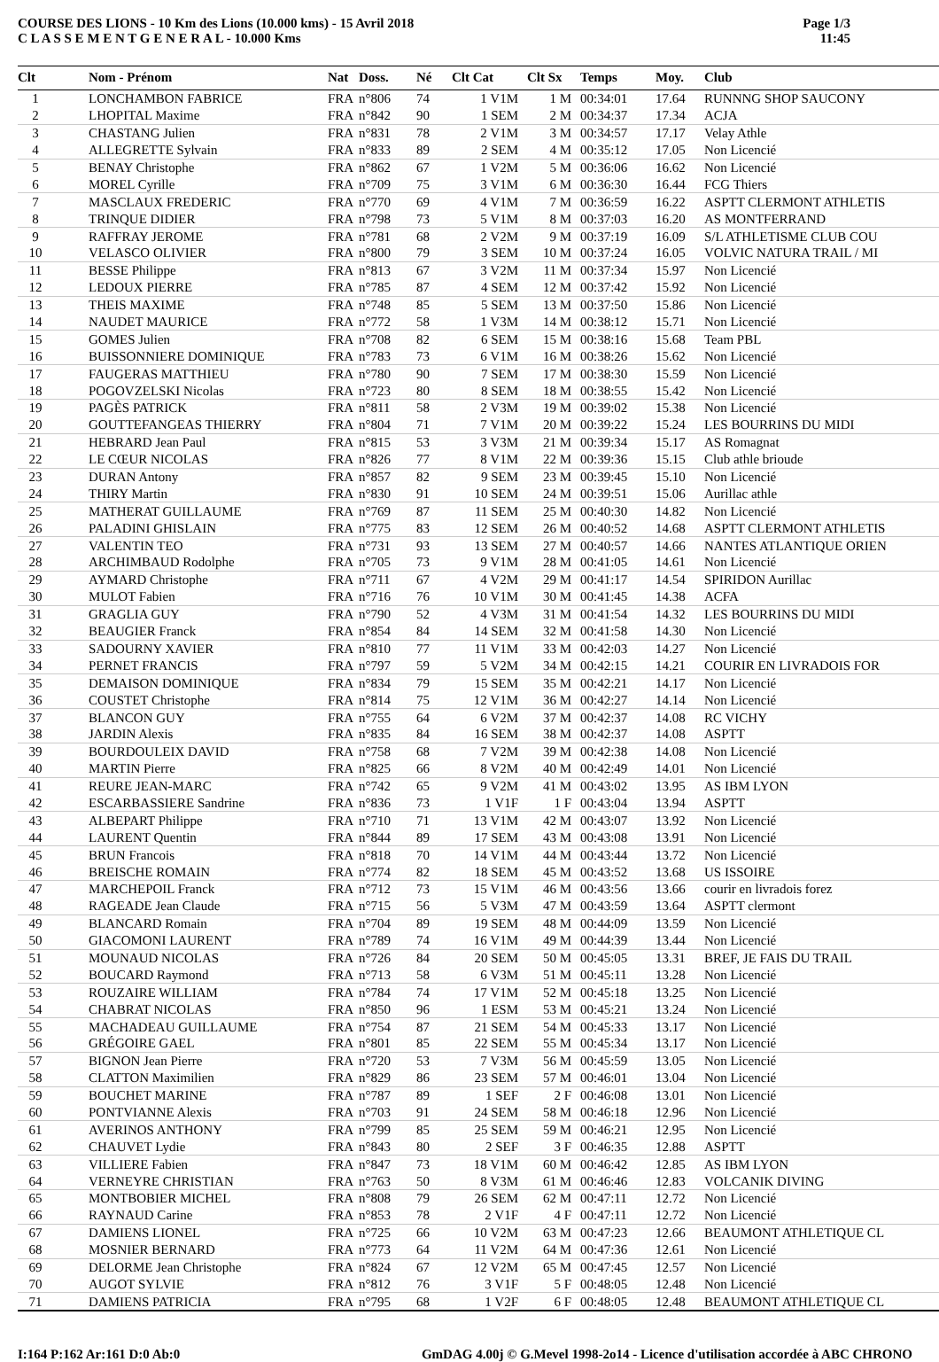COURSE DES LIONS - 10 Km des Lions (10.000 kms) - 15 Avril 2018
C L A S S E M E N T G E N E R A L - 10.000 Kms
Page 1/3
11:45
| Clt | Nom - Prénom | Nat | Doss. | Né | Clt Cat | Clt Sx | Temps | Moy. | Club |
| --- | --- | --- | --- | --- | --- | --- | --- | --- | --- |
| 1 | LONCHAMBON FABRICE | FRA | n°806 | 74 | 1 V1M | 1 M | 00:34:01 | 17.64 | RUNNNG SHOP SAUCONY |
| 2 | LHOPITAL Maxime | FRA | n°842 | 90 | 1 SEM | 2 M | 00:34:37 | 17.34 | ACJA |
| 3 | CHASTANG Julien | FRA | n°831 | 78 | 2 V1M | 3 M | 00:34:57 | 17.17 | Velay Athle |
| 4 | ALLEGRETTE Sylvain | FRA | n°833 | 89 | 2 SEM | 4 M | 00:35:12 | 17.05 | Non Licencié |
| 5 | BENAY Christophe | FRA | n°862 | 67 | 1 V2M | 5 M | 00:36:06 | 16.62 | Non Licencié |
| 6 | MOREL Cyrille | FRA | n°709 | 75 | 3 V1M | 6 M | 00:36:30 | 16.44 | FCG Thiers |
| 7 | MASCLAUX FREDERIC | FRA | n°770 | 69 | 4 V1M | 7 M | 00:36:59 | 16.22 | ASPTT CLERMONT ATHLETIS |
| 8 | TRINQUE DIDIER | FRA | n°798 | 73 | 5 V1M | 8 M | 00:37:03 | 16.20 | AS MONTFERRAND |
| 9 | RAFFRAY JEROME | FRA | n°781 | 68 | 2 V2M | 9 M | 00:37:19 | 16.09 | S/L ATHLETISME CLUB COU |
| 10 | VELASCO OLIVIER | FRA | n°800 | 79 | 3 SEM | 10 M | 00:37:24 | 16.05 | VOLVIC NATURA TRAIL / MI |
| 11 | BESSE Philippe | FRA | n°813 | 67 | 3 V2M | 11 M | 00:37:34 | 15.97 | Non Licencié |
| 12 | LEDOUX PIERRE | FRA | n°785 | 87 | 4 SEM | 12 M | 00:37:42 | 15.92 | Non Licencié |
| 13 | THEIS MAXIME | FRA | n°748 | 85 | 5 SEM | 13 M | 00:37:50 | 15.86 | Non Licencié |
| 14 | NAUDET MAURICE | FRA | n°772 | 58 | 1 V3M | 14 M | 00:38:12 | 15.71 | Non Licencié |
| 15 | GOMES Julien | FRA | n°708 | 82 | 6 SEM | 15 M | 00:38:16 | 15.68 | Team PBL |
| 16 | BUISSONNIERE DOMINIQUE | FRA | n°783 | 73 | 6 V1M | 16 M | 00:38:26 | 15.62 | Non Licencié |
| 17 | FAUGERAS MATTHIEU | FRA | n°780 | 90 | 7 SEM | 17 M | 00:38:30 | 15.59 | Non Licencié |
| 18 | POGOVZELSKI Nicolas | FRA | n°723 | 80 | 8 SEM | 18 M | 00:38:55 | 15.42 | Non Licencié |
| 19 | PAGÈS PATRICK | FRA | n°811 | 58 | 2 V3M | 19 M | 00:39:02 | 15.38 | Non Licencié |
| 20 | GOUTTEFANGEAS THIERRY | FRA | n°804 | 71 | 7 V1M | 20 M | 00:39:22 | 15.24 | LES BOURRINS DU MIDI |
| 21 | HEBRARD Jean Paul | FRA | n°815 | 53 | 3 V3M | 21 M | 00:39:34 | 15.17 | AS Romagnat |
| 22 | LE CŒUR NICOLAS | FRA | n°826 | 77 | 8 V1M | 22 M | 00:39:36 | 15.15 | Club athle brioude |
| 23 | DURAN Antony | FRA | n°857 | 82 | 9 SEM | 23 M | 00:39:45 | 15.10 | Non Licencié |
| 24 | THIRY Martin | FRA | n°830 | 91 | 10 SEM | 24 M | 00:39:51 | 15.06 | Aurillac athle |
| 25 | MATHERAT GUILLAUME | FRA | n°769 | 87 | 11 SEM | 25 M | 00:40:30 | 14.82 | Non Licencié |
| 26 | PALADINI GHISLAIN | FRA | n°775 | 83 | 12 SEM | 26 M | 00:40:52 | 14.68 | ASPTT CLERMONT ATHLETIS |
| 27 | VALENTIN TEO | FRA | n°731 | 93 | 13 SEM | 27 M | 00:40:57 | 14.66 | NANTES ATLANTIQUE ORIEN |
| 28 | ARCHIMBAUD Rodolphe | FRA | n°705 | 73 | 9 V1M | 28 M | 00:41:05 | 14.61 | Non Licencié |
| 29 | AYMARD Christophe | FRA | n°711 | 67 | 4 V2M | 29 M | 00:41:17 | 14.54 | SPIRIDON Aurillac |
| 30 | MULOT Fabien | FRA | n°716 | 76 | 10 V1M | 30 M | 00:41:45 | 14.38 | ACFA |
| 31 | GRAGLIA GUY | FRA | n°790 | 52 | 4 V3M | 31 M | 00:41:54 | 14.32 | LES BOURRINS DU MIDI |
| 32 | BEAUGIER Franck | FRA | n°854 | 84 | 14 SEM | 32 M | 00:41:58 | 14.30 | Non Licencié |
| 33 | SADOURNY XAVIER | FRA | n°810 | 77 | 11 V1M | 33 M | 00:42:03 | 14.27 | Non Licencié |
| 34 | PERNET FRANCIS | FRA | n°797 | 59 | 5 V2M | 34 M | 00:42:15 | 14.21 | COURIR EN LIVRADOIS FOR |
| 35 | DEMAISON DOMINIQUE | FRA | n°834 | 79 | 15 SEM | 35 M | 00:42:21 | 14.17 | Non Licencié |
| 36 | COUSTET Christophe | FRA | n°814 | 75 | 12 V1M | 36 M | 00:42:27 | 14.14 | Non Licencié |
| 37 | BLANCON GUY | FRA | n°755 | 64 | 6 V2M | 37 M | 00:42:37 | 14.08 | RC VICHY |
| 38 | JARDIN Alexis | FRA | n°835 | 84 | 16 SEM | 38 M | 00:42:37 | 14.08 | ASPTT |
| 39 | BOURDOULEIX DAVID | FRA | n°758 | 68 | 7 V2M | 39 M | 00:42:38 | 14.08 | Non Licencié |
| 40 | MARTIN Pierre | FRA | n°825 | 66 | 8 V2M | 40 M | 00:42:49 | 14.01 | Non Licencié |
| 41 | REURE JEAN-MARC | FRA | n°742 | 65 | 9 V2M | 41 M | 00:43:02 | 13.95 | AS IBM LYON |
| 42 | ESCARBASSIERE Sandrine | FRA | n°836 | 73 | 1 V1F | 1 F | 00:43:04 | 13.94 | ASPTT |
| 43 | ALBEPART Philippe | FRA | n°710 | 71 | 13 V1M | 42 M | 00:43:07 | 13.92 | Non Licencié |
| 44 | LAURENT Quentin | FRA | n°844 | 89 | 17 SEM | 43 M | 00:43:08 | 13.91 | Non Licencié |
| 45 | BRUN Francois | FRA | n°818 | 70 | 14 V1M | 44 M | 00:43:44 | 13.72 | Non Licencié |
| 46 | BREISCHE ROMAIN | FRA | n°774 | 82 | 18 SEM | 45 M | 00:43:52 | 13.68 | US ISSOIRE |
| 47 | MARCHEPOIL Franck | FRA | n°712 | 73 | 15 V1M | 46 M | 00:43:56 | 13.66 | courir en livradois forez |
| 48 | RAGEADE Jean Claude | FRA | n°715 | 56 | 5 V3M | 47 M | 00:43:59 | 13.64 | ASPTT clermont |
| 49 | BLANCARD Romain | FRA | n°704 | 89 | 19 SEM | 48 M | 00:44:09 | 13.59 | Non Licencié |
| 50 | GIACOMONI LAURENT | FRA | n°789 | 74 | 16 V1M | 49 M | 00:44:39 | 13.44 | Non Licencié |
| 51 | MOUNAUD NICOLAS | FRA | n°726 | 84 | 20 SEM | 50 M | 00:45:05 | 13.31 | BREF, JE FAIS DU TRAIL |
| 52 | BOUCARD Raymond | FRA | n°713 | 58 | 6 V3M | 51 M | 00:45:11 | 13.28 | Non Licencié |
| 53 | ROUZAIRE WILLIAM | FRA | n°784 | 74 | 17 V1M | 52 M | 00:45:18 | 13.25 | Non Licencié |
| 54 | CHABRAT NICOLAS | FRA | n°850 | 96 | 1 ESM | 53 M | 00:45:21 | 13.24 | Non Licencié |
| 55 | MACHADEAU GUILLAUME | FRA | n°754 | 87 | 21 SEM | 54 M | 00:45:33 | 13.17 | Non Licencié |
| 56 | GRÉGOIRE GAEL | FRA | n°801 | 85 | 22 SEM | 55 M | 00:45:34 | 13.17 | Non Licencié |
| 57 | BIGNON Jean Pierre | FRA | n°720 | 53 | 7 V3M | 56 M | 00:45:59 | 13.05 | Non Licencié |
| 58 | CLATTON Maximilien | FRA | n°829 | 86 | 23 SEM | 57 M | 00:46:01 | 13.04 | Non Licencié |
| 59 | BOUCHET MARINE | FRA | n°787 | 89 | 1 SEF | 2 F | 00:46:08 | 13.01 | Non Licencié |
| 60 | PONTVIANNE Alexis | FRA | n°703 | 91 | 24 SEM | 58 M | 00:46:18 | 12.96 | Non Licencié |
| 61 | AVERINOS ANTHONY | FRA | n°799 | 85 | 25 SEM | 59 M | 00:46:21 | 12.95 | Non Licencié |
| 62 | CHAUVET Lydie | FRA | n°843 | 80 | 2 SEF | 3 F | 00:46:35 | 12.88 | ASPTT |
| 63 | VILLIERE Fabien | FRA | n°847 | 73 | 18 V1M | 60 M | 00:46:42 | 12.85 | AS IBM LYON |
| 64 | VERNEYRE CHRISTIAN | FRA | n°763 | 50 | 8 V3M | 61 M | 00:46:46 | 12.83 | VOLCANIK DIVING |
| 65 | MONTBOBIER MICHEL | FRA | n°808 | 79 | 26 SEM | 62 M | 00:47:11 | 12.72 | Non Licencié |
| 66 | RAYNAUD Carine | FRA | n°853 | 78 | 2 V1F | 4 F | 00:47:11 | 12.72 | Non Licencié |
| 67 | DAMIENS LIONEL | FRA | n°725 | 66 | 10 V2M | 63 M | 00:47:23 | 12.66 | BEAUMONT ATHLETIQUE CL |
| 68 | MOSNIER BERNARD | FRA | n°773 | 64 | 11 V2M | 64 M | 00:47:36 | 12.61 | Non Licencié |
| 69 | DELORME Jean Christophe | FRA | n°824 | 67 | 12 V2M | 65 M | 00:47:45 | 12.57 | Non Licencié |
| 70 | AUGOT SYLVIE | FRA | n°812 | 76 | 3 V1F | 5 F | 00:48:05 | 12.48 | Non Licencié |
| 71 | DAMIENS PATRICIA | FRA | n°795 | 68 | 1 V2F | 6 F | 00:48:05 | 12.48 | BEAUMONT ATHLETIQUE CL |
I:164 P:162 Ar:161 D:0 Ab:0 GmDAG 4.00j © G.Mevel 1998-2o14 - Licence d'utilisation accordée à ABC CHRONO